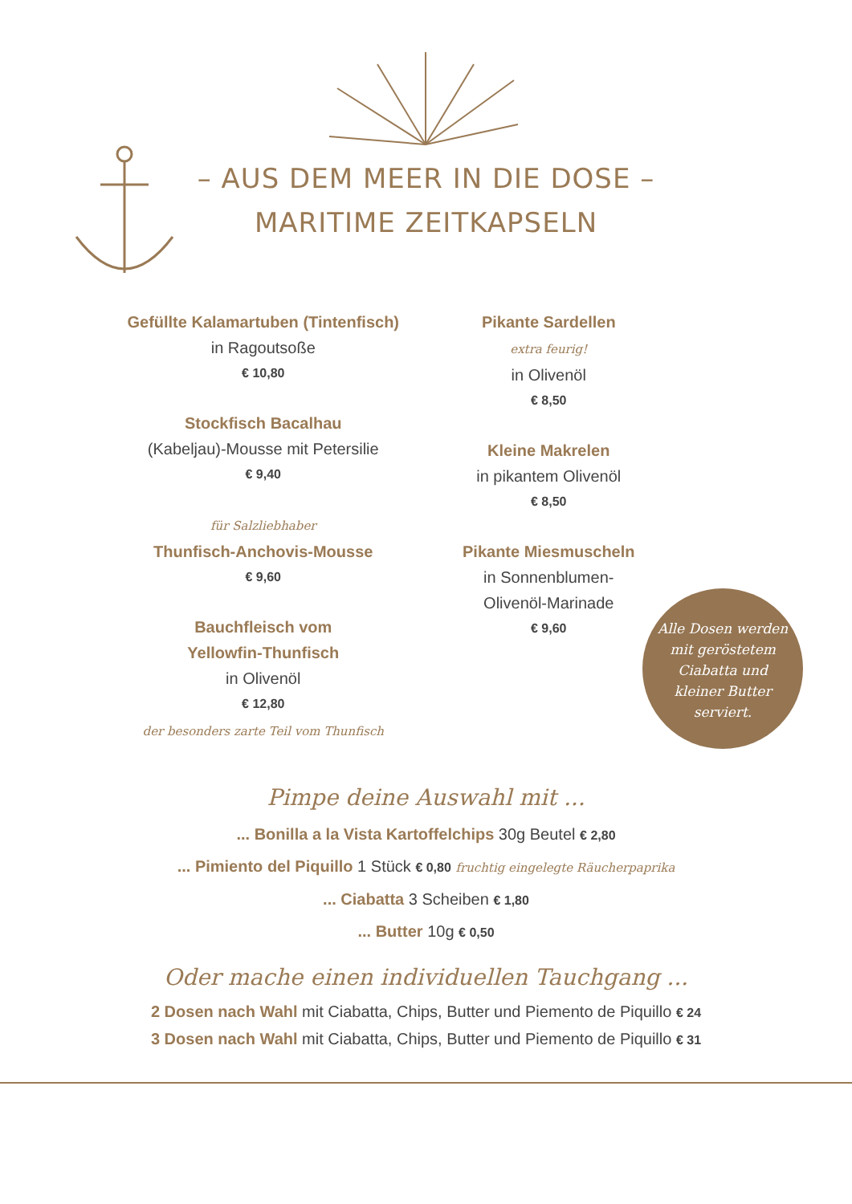– AUS DEM MEER IN DIE DOSE –
MARITIME ZEITKAPSELN
Gefüllte Kalamartuben (Tintenfisch)
in Ragoutsoße
€ 10,80
Stockfisch Bacalhau
(Kabeljau)-Mousse mit Petersilie
€ 9,40
für Salzliebhaber
Thunfisch-Anchovis-Mousse
€ 9,60
Bauchfleisch vom
Yellowfin-Thunfisch
in Olivenöl
€ 12,80
der besonders zarte Teil vom Thunfisch
Pikante Sardellen
extra feurig!
in Olivenöl
€ 8,50
Kleine Makrelen
in pikantem Olivenöl
€ 8,50
Pikante Miesmuscheln
in Sonnenblumen-
Olivenöl-Marinade
€ 9,60
Alle Dosen werden mit geröstetem Ciabatta und kleiner Butter serviert.
Pimpe deine Auswahl mit ...
... Bonilla a la Vista Kartoffelchips 30g Beutel € 2,80
... Pimiento del Piquillo 1 Stück € 0,80 fruchtig eingelegte Räucherpaprika
... Ciabatta 3 Scheiben € 1,80
... Butter 10g € 0,50
Oder mache einen individuellen Tauchgang ...
2 Dosen nach Wahl mit Ciabatta, Chips, Butter und Piemento de Piquillo € 24
3 Dosen nach Wahl mit Ciabatta, Chips, Butter und Piemento de Piquillo € 31